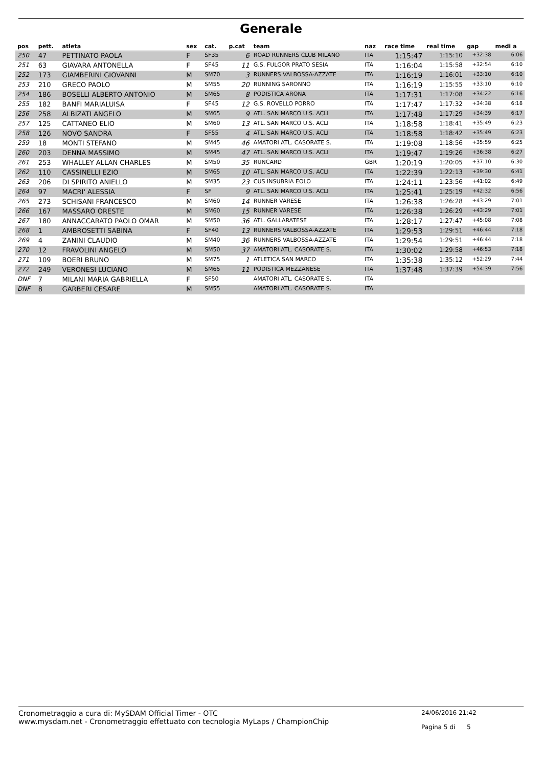Generale
| pos | pett. | atleta | sex | cat. | p.cat | team | naz | race time | real time | gap | medi a |
| --- | --- | --- | --- | --- | --- | --- | --- | --- | --- | --- | --- |
| 250 | 47 | PETTINATO PAOLA | F | SF35 | 6 | ROAD RUNNERS CLUB MILANO | ITA | 1:15:47 | 1:15:10 | +32:38 | 6:06 |
| 251 | 63 | GIAVARA ANTONELLA | F | SF45 | 11 | G.S. FULGOR PRATO SESIA | ITA | 1:16:04 | 1:15:58 | +32:54 | 6:10 |
| 252 | 173 | GIAMBERINI GIOVANNI | M | SM70 | 3 | RUNNERS VALBOSSA-AZZATE | ITA | 1:16:19 | 1:16:01 | +33:10 | 6:10 |
| 253 | 210 | GRECO PAOLO | M | SM55 | 20 | RUNNING SARONNO | ITA | 1:16:19 | 1:15:55 | +33:10 | 6:10 |
| 254 | 186 | BOSELLI ALBERTO ANTONIO | M | SM65 | 8 | PODISTICA ARONA | ITA | 1:17:31 | 1:17:08 | +34:22 | 6:16 |
| 255 | 182 | BANFI MARIALUISA | F | SF45 | 12 | G.S. ROVELLO PORRO | ITA | 1:17:47 | 1:17:32 | +34:38 | 6:18 |
| 256 | 258 | ALBIZATI ANGELO | M | SM65 | 9 | ATL. SAN MARCO U.S. ACLI | ITA | 1:17:48 | 1:17:29 | +34:39 | 6:17 |
| 257 | 125 | CATTANEO ELIO | M | SM60 | 13 | ATL. SAN MARCO U.S. ACLI | ITA | 1:18:58 | 1:18:41 | +35:49 | 6:23 |
| 258 | 126 | NOVO SANDRA | F | SF55 | 4 | ATL. SAN MARCO U.S. ACLI | ITA | 1:18:58 | 1:18:42 | +35:49 | 6:23 |
| 259 | 18 | MONTI STEFANO | M | SM45 | 46 | AMATORI ATL. CASORATE S. | ITA | 1:19:08 | 1:18:56 | +35:59 | 6:25 |
| 260 | 203 | DENNA MASSIMO | M | SM45 | 47 | ATL. SAN MARCO U.S. ACLI | ITA | 1:19:47 | 1:19:26 | +36:38 | 6:27 |
| 261 | 253 | WHALLEY ALLAN CHARLES | M | SM50 | 35 | RUNCARD | GBR | 1:20:19 | 1:20:05 | +37:10 | 6:30 |
| 262 | 110 | CASSINELLI EZIO | M | SM65 | 10 | ATL. SAN MARCO U.S. ACLI | ITA | 1:22:39 | 1:22:13 | +39:30 | 6:41 |
| 263 | 206 | DI SPIRITO ANIELLO | M | SM35 | 23 | CUS INSUBRIA EOLO | ITA | 1:24:11 | 1:23:56 | +41:02 | 6:49 |
| 264 | 97 | MACRI' ALESSIA | F | SF | 9 | ATL. SAN MARCO U.S. ACLI | ITA | 1:25:41 | 1:25:19 | +42:32 | 6:56 |
| 265 | 273 | SCHISANI FRANCESCO | M | SM60 | 14 | RUNNER VARESE | ITA | 1:26:38 | 1:26:28 | +43:29 | 7:01 |
| 266 | 167 | MASSARO ORESTE | M | SM60 | 15 | RUNNER VARESE | ITA | 1:26:38 | 1:26:29 | +43:29 | 7:01 |
| 267 | 180 | ANNACCARATO PAOLO OMAR | M | SM50 | 36 | ATL. GALLARATESE | ITA | 1:28:17 | 1:27:47 | +45:08 | 7:08 |
| 268 | 1 | AMBROSETTI SABINA | F | SF40 | 13 | RUNNERS VALBOSSA-AZZATE | ITA | 1:29:53 | 1:29:51 | +46:44 | 7:18 |
| 269 | 4 | ZANINI CLAUDIO | M | SM40 | 36 | RUNNERS VALBOSSA-AZZATE | ITA | 1:29:54 | 1:29:51 | +46:44 | 7:18 |
| 270 | 12 | FRAVOLINI ANGELO | M | SM50 | 37 | AMATORI ATL. CASORATE S. | ITA | 1:30:02 | 1:29:58 | +46:53 | 7:18 |
| 271 | 109 | BOERI BRUNO | M | SM75 | 1 | ATLETICA SAN MARCO | ITA | 1:35:38 | 1:35:12 | +52:29 | 7:44 |
| 272 | 249 | VERONESI LUCIANO | M | SM65 | 11 | PODISTICA MEZZANESE | ITA | 1:37:48 | 1:37:39 | +54:39 | 7:56 |
| DNF | 7 | MILANI MARIA GABRIELLA | F | SF50 | | AMATORI ATL. CASORATE S. | ITA | | | | |
| DNF | 8 | GARBERI CESARE | M | SM55 | | AMATORI ATL. CASORATE S. | ITA | | | | |
Cronometraggio a cura di: MySDAM Official Timer - OTC
www.mysdam.net - Cronometraggio effettuato con tecnologia MyLaps / ChampionChip
24/06/2016 21:42
Pagina 5 di 5